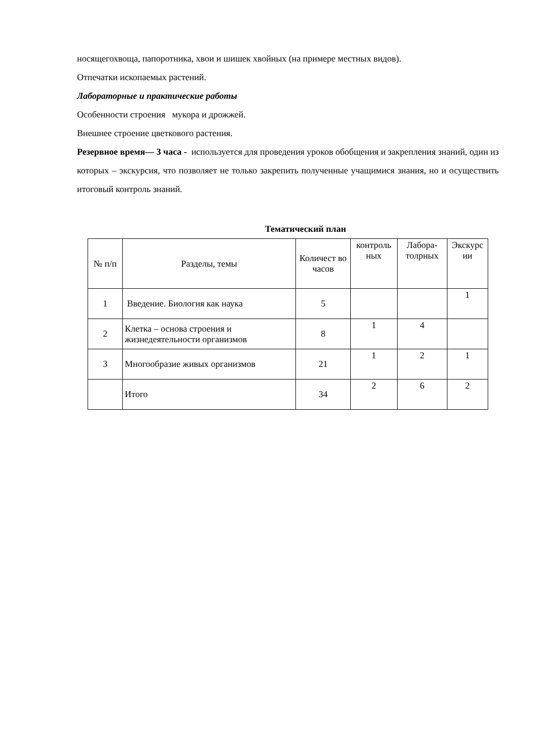носящегохвоща, папоротника, хвои и шишек хвойных (на примере местных видов).
Отпечатки ископаемых растений.
Лабораторные и практические работы
Особенности строения мукора и дрожжей.
Внешнее строение цветкового растения.
Резервное время— 3 часа - используется для проведения уроков обобщения и закрепления знаний, один из которых – экскурсия, что позволяет не только закрепить полученные учащимися знания, но и осуществить итоговый контроль знаний.
Тематический план
| № п/п | Разделы, темы | Количест во часов | контроль ных | Лабора-толрных | Экскурс ии |
| --- | --- | --- | --- | --- | --- |
| 1 | Введение. Биология как наука | 5 | | | 1 |
| 2 | Клетка – основа строения и жизнедеятельности организмов | 8 | 1 | 4 | |
| 3 | Многообразие живых организмов | 21 | 1 | 2 | 1 |
| | Итого | 34 | 2 | 6 | 2 |